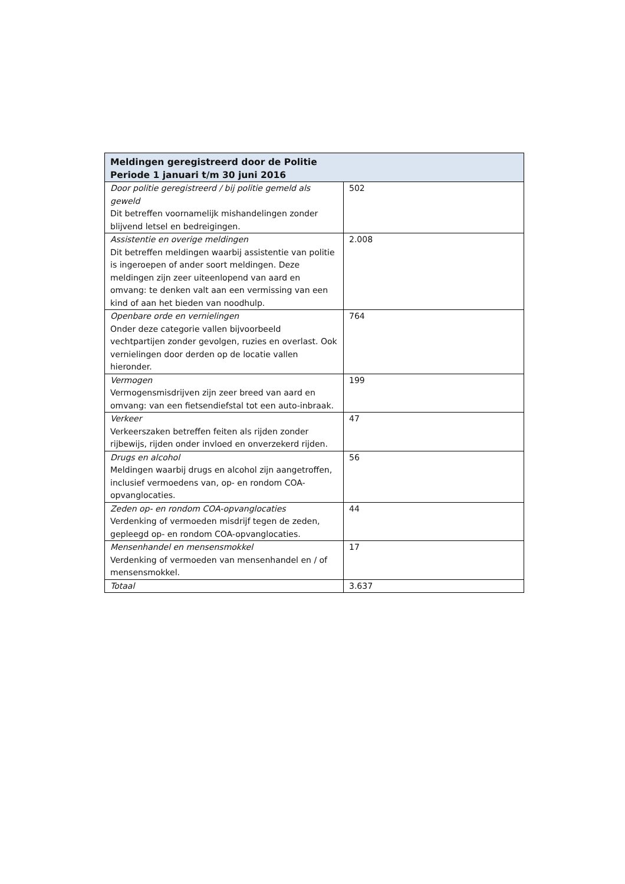| Meldingen geregistreerd door de Politie Periode 1 januari t/m 30 juni 2016 | |
| --- | --- |
| Door politie geregistreerd / bij politie gemeld als geweld Dit betreffen voornamelijk mishandelingen zonder blijvend letsel en bedreigingen. | 502 |
| Assistentie en overige meldingen Dit betreffen meldingen waarbij assistentie van politie is ingeroepen of ander soort meldingen. Deze meldingen zijn zeer uiteenlopend van aard en omvang: te denken valt aan een vermissing van een kind of aan het bieden van noodhulp. | 2.008 |
| Openbare orde en vernielingen Onder deze categorie vallen bijvoorbeeld vechtpartijen zonder gevolgen, ruzies en overlast. Ook vernielingen door derden op de locatie vallen hieronder. | 764 |
| Vermogen Vermogensmisdrijven zijn zeer breed van aard en omvang: van een fietsendiefstal tot een auto-inbraak. | 199 |
| Verkeer Verkeerszaken betreffen feiten als rijden zonder rijbewijs, rijden onder invloed en onverzekerd rijden. | 47 |
| Drugs en alcohol Meldingen waarbij drugs en alcohol zijn aangetroffen, inclusief vermoedens van, op- en rondom COA-opvanglocaties. | 56 |
| Zeden op- en rondom COA-opvanglocaties Verdenking of vermoeden misdrijf tegen de zeden, gepleegd op- en rondom COA-opvanglocaties. | 44 |
| Mensenhandel en mensensmokkel Verdenking of vermoeden van mensenhandel en / of mensensmokkel. | 17 |
| Totaal | 3.637 |